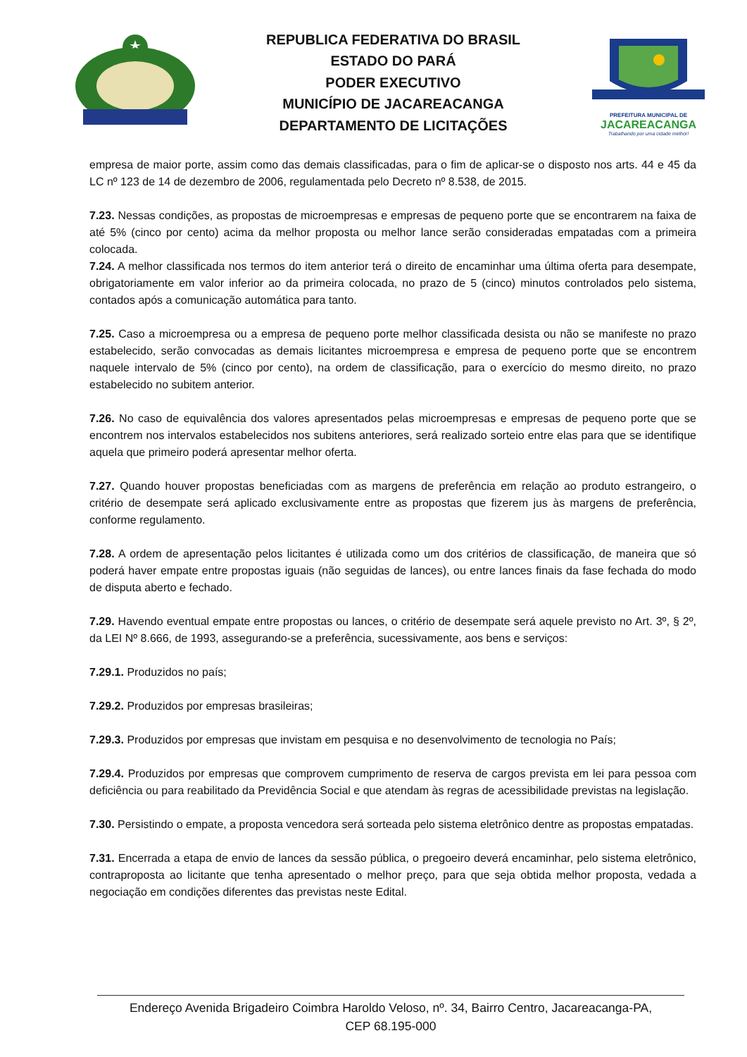REPUBLICA FEDERATIVA DO BRASIL
ESTADO DO PARÁ
PODER EXECUTIVO
MUNICÍPIO DE JACAREACANGA
DEPARTAMENTO DE LICITAÇÕES
PREFEITURA MUNICIPAL DE
JACAREACANGA
Trabalhando por uma cidade melhor!
empresa de maior porte, assim como das demais classificadas, para o fim de aplicar-se o disposto nos arts. 44 e 45 da LC nº 123 de 14 de dezembro de 2006, regulamentada pelo Decreto nº 8.538, de 2015.
7.23. Nessas condições, as propostas de microempresas e empresas de pequeno porte que se encontrarem na faixa de até 5% (cinco por cento) acima da melhor proposta ou melhor lance serão consideradas empatadas com a primeira colocada.
7.24. A melhor classificada nos termos do item anterior terá o direito de encaminhar uma última oferta para desempate, obrigatoriamente em valor inferior ao da primeira colocada, no prazo de 5 (cinco) minutos controlados pelo sistema, contados após a comunicação automática para tanto.
7.25. Caso a microempresa ou a empresa de pequeno porte melhor classificada desista ou não se manifeste no prazo estabelecido, serão convocadas as demais licitantes microempresa e empresa de pequeno porte que se encontrem naquele intervalo de 5% (cinco por cento), na ordem de classificação, para o exercício do mesmo direito, no prazo estabelecido no subitem anterior.
7.26. No caso de equivalência dos valores apresentados pelas microempresas e empresas de pequeno porte que se encontrem nos intervalos estabelecidos nos subitens anteriores, será realizado sorteio entre elas para que se identifique aquela que primeiro poderá apresentar melhor oferta.
7.27. Quando houver propostas beneficiadas com as margens de preferência em relação ao produto estrangeiro, o critério de desempate será aplicado exclusivamente entre as propostas que fizerem jus às margens de preferência, conforme regulamento.
7.28. A ordem de apresentação pelos licitantes é utilizada como um dos critérios de classificação, de maneira que só poderá haver empate entre propostas iguais (não seguidas de lances), ou entre lances finais da fase fechada do modo de disputa aberto e fechado.
7.29. Havendo eventual empate entre propostas ou lances, o critério de desempate será aquele previsto no Art. 3º, § 2º, da LEI Nº 8.666, de 1993, assegurando-se a preferência, sucessivamente, aos bens e serviços:
7.29.1. Produzidos no país;
7.29.2. Produzidos por empresas brasileiras;
7.29.3. Produzidos por empresas que invistam em pesquisa e no desenvolvimento de tecnologia no País;
7.29.4. Produzidos por empresas que comprovem cumprimento de reserva de cargos prevista em lei para pessoa com deficiência ou para reabilitado da Previdência Social e que atendam às regras de acessibilidade previstas na legislação.
7.30. Persistindo o empate, a proposta vencedora será sorteada pelo sistema eletrônico dentre as propostas empatadas.
7.31. Encerrada a etapa de envio de lances da sessão pública, o pregoeiro deverá encaminhar, pelo sistema eletrônico, contraproposta ao licitante que tenha apresentado o melhor preço, para que seja obtida melhor proposta, vedada a negociação em condições diferentes das previstas neste Edital.
Endereço Avenida Brigadeiro Coimbra Haroldo Veloso, nº. 34, Bairro Centro, Jacareacanga-PA,
CEP 68.195-000